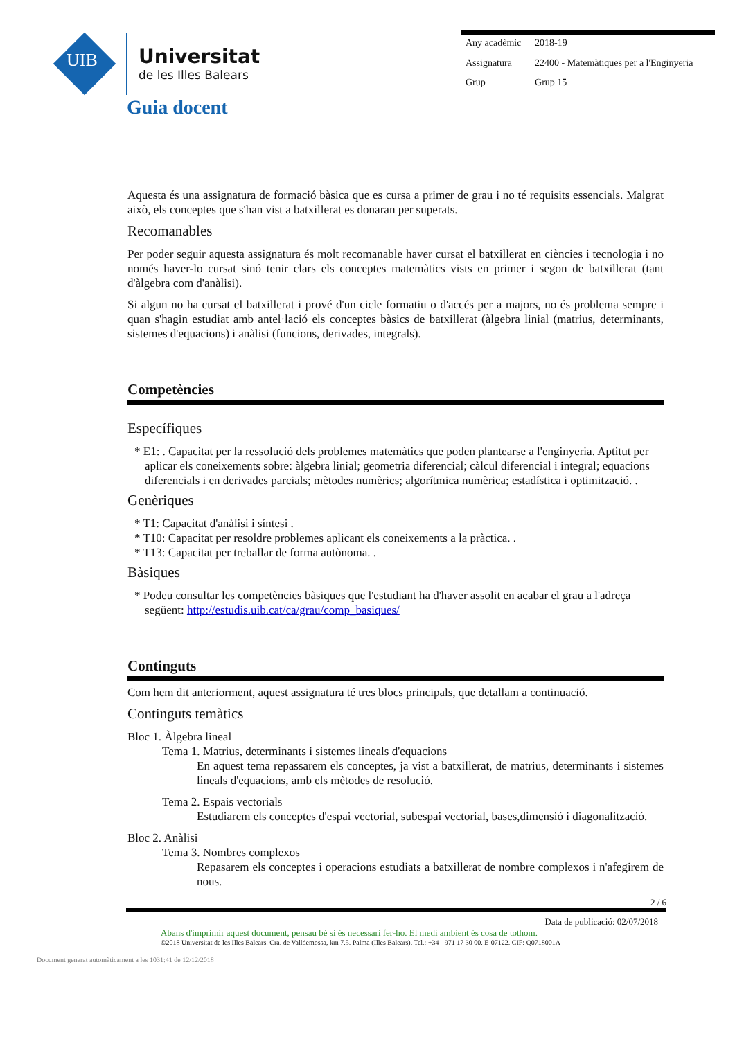UIB
Universitat
de les Illes Balears
| Any acadèmic | 2018-19 |
| Assignatura | 22400 - Matemàtiques per a l'Enginyeria |
| Grup | Grup 15 |
Guia docent
Aquesta és una assignatura de formació bàsica que es cursa a primer de grau i no té requisits essencials. Malgrat això, els conceptes que s'han vist a batxillerat es donaran per superats.
Recomanables
Per poder seguir aquesta assignatura és molt recomanable haver cursat el batxillerat en ciències i tecnologia i no només haver-lo cursat sinó tenir clars els conceptes matemàtics vists en primer i segon de batxillerat (tant d'àlgebra com d'anàlisi).
Si algun no ha cursat el batxillerat i prové d'un cicle formatiu o d'accés per a majors, no és problema sempre i quan s'hagin estudiat amb antel·lació els conceptes bàsics de batxillerat (àlgebra linial (matrius, determinants, sistemes d'equacions) i anàlisi (funcions, derivades, integrals).
Competències
Específiques
* E1: . Capacitat per la ressolució dels problemes matemàtics que poden plantearse a l'enginyeria. Aptitut per aplicar els coneixements sobre: àlgebra linial; geometria diferencial; càlcul diferencial i integral; equacions diferencials i en derivades parcials; mètodes numèrics; algorítmica numèrica; estadística i optimització. .
Genèriques
* T1: Capacitat d'anàlisi i síntesi .
* T10: Capacitat per resoldre problemes aplicant els coneixements a la pràctica. .
* T13: Capacitat per treballar de forma autònoma. .
Bàsiques
* Podeu consultar les competències bàsiques que l'estudiant ha d'haver assolit en acabar el grau a l'adreça següent: http://estudis.uib.cat/ca/grau/comp_basiques/
Continguts
Com hem dit anteriorment, aquest assignatura té tres blocs principals, que detallam a continuació.
Continguts temàtics
Bloc 1. Àlgebra lineal
Tema 1. Matrius, determinants i sistemes lineals d'equacions
En aquest tema repassarem els conceptes, ja vist a batxillerat, de matrius, determinants i sistemes lineals d'equacions, amb els mètodes de resolució.
Tema 2. Espais vectorials
Estudiarem els conceptes d'espai vectorial, subespai vectorial, bases,dimensió i diagonalització.
Bloc 2. Anàlisi
Tema 3. Nombres complexos
Repasarem els conceptes i operacions estudiats a batxillerat de nombre complexos i n'afegirem de nous.
2 / 6
Data de publicació: 02/07/2018
Abans d'imprimir aquest document, pensau bé si és necessari fer-ho. El medi ambient és cosa de tothom.
©2018 Universitat de les Illes Balears. Cra. de Valldemossa, km 7.5. Palma (Illes Balears). Tel.: +34 - 971 17 30 00. E-07122. CIF: Q0718001A
Document generat automàticament a les 1031:41 de 12/12/2018